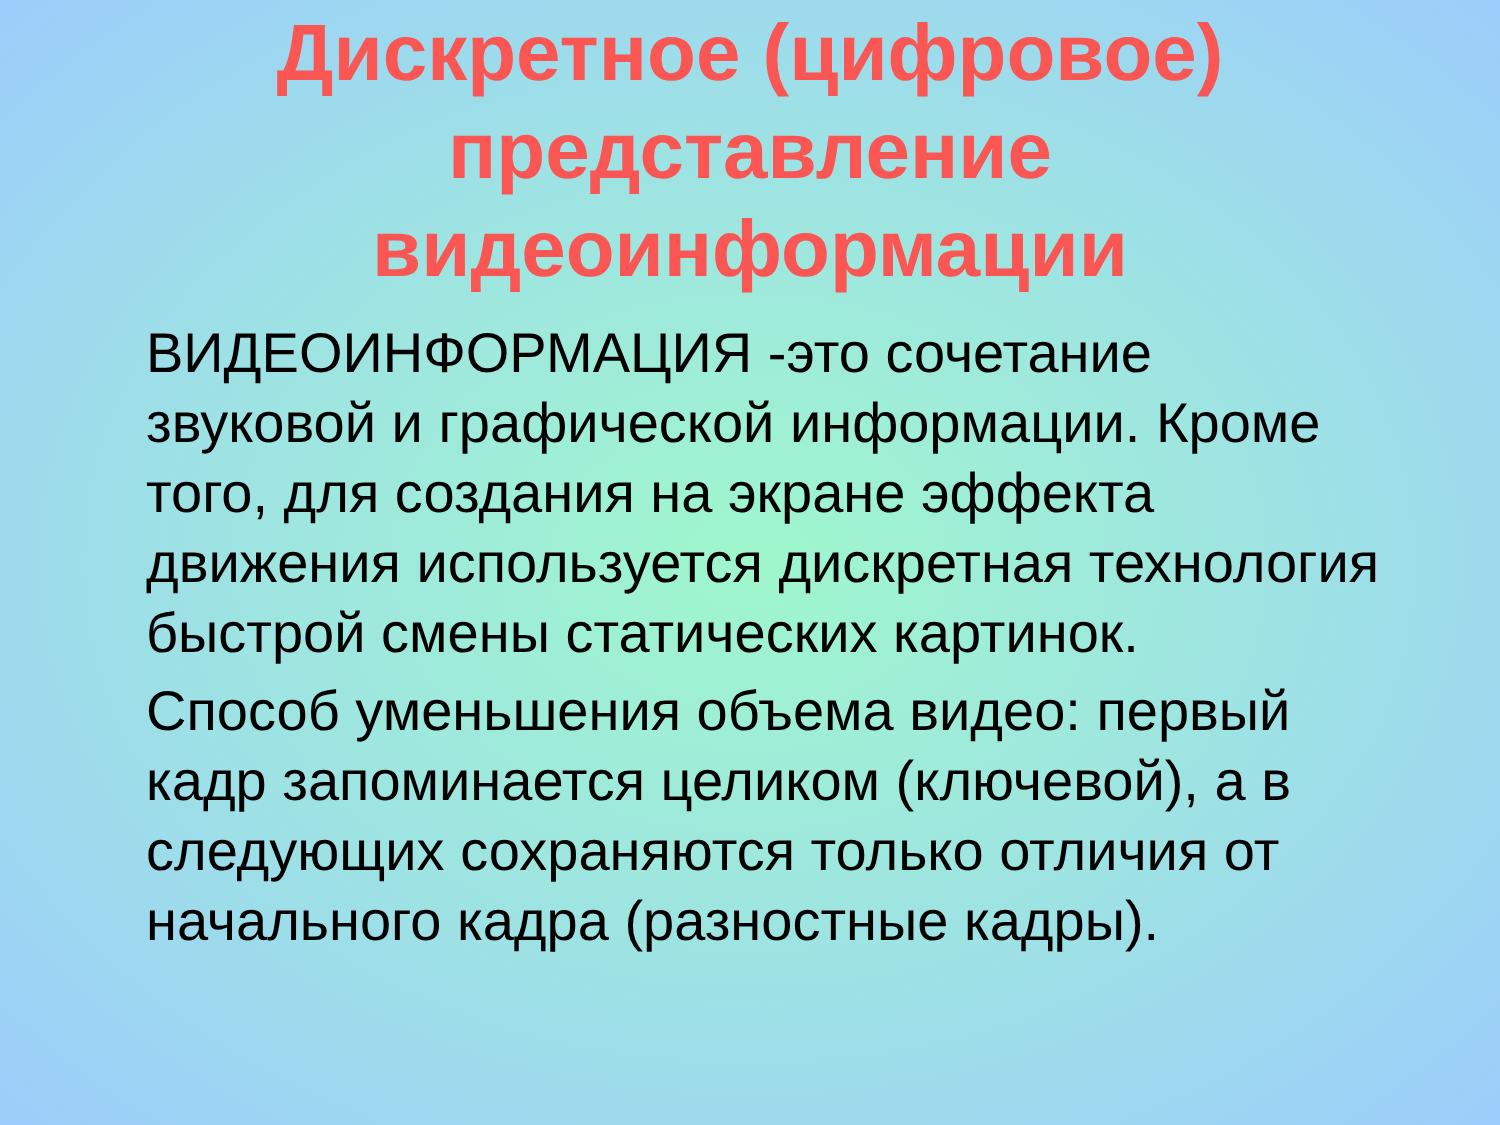Дискретное (цифровое)
представление
видеоинформации
ВИДЕОИНФОРМАЦИЯ -это сочетание звуковой и графической информации. Кроме того, для создания на экране эффекта движения используется дискретная технология быстрой смены статических картинок.
Способ уменьшения объема видео: первый кадр запоминается целиком (ключевой), а в следующих сохраняются только отличия от начального кадра (разностные кадры).